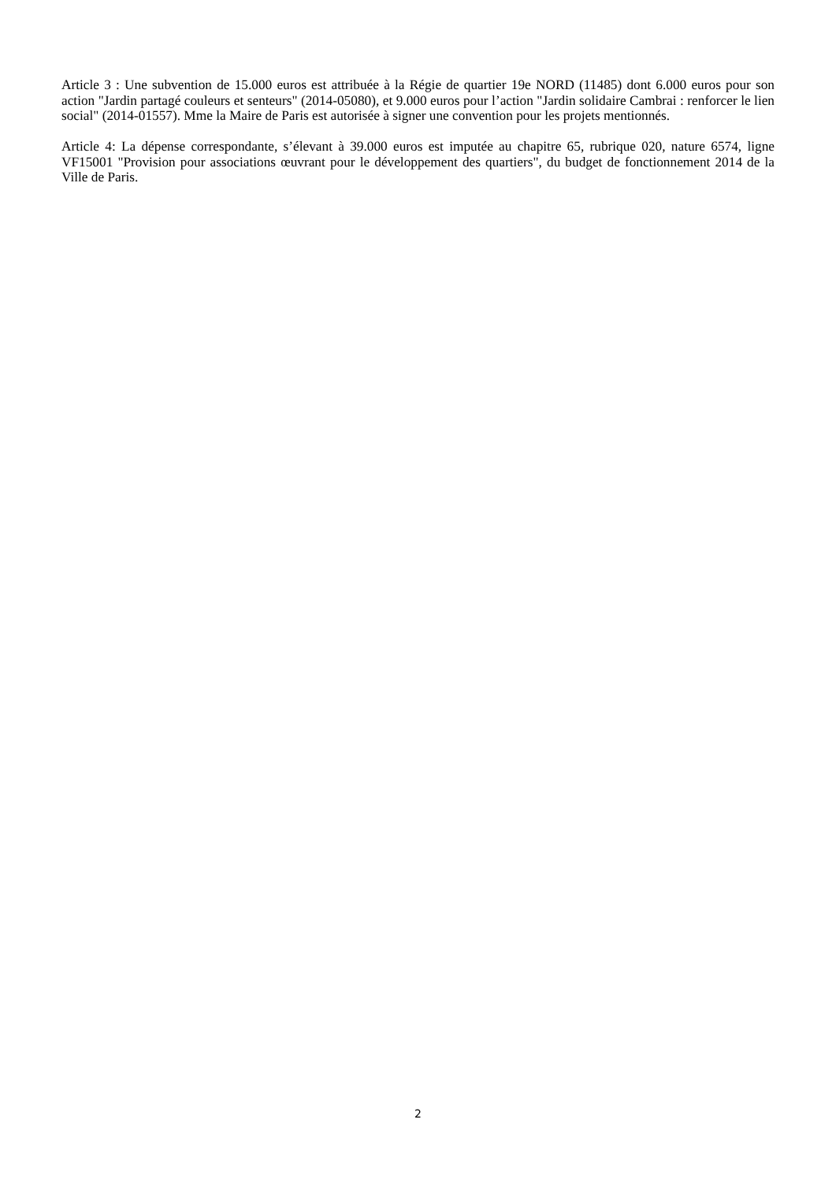Article 3 : Une subvention de 15.000 euros est attribuée à la Régie de quartier 19e NORD (11485) dont 6.000 euros pour son action "Jardin partagé couleurs et senteurs" (2014-05080), et 9.000 euros pour l’action "Jardin solidaire Cambrai : renforcer le lien social" (2014-01557). Mme la Maire de Paris est autorisée à signer une convention pour les projets mentionnés.
Article 4: La dépense correspondante, s’élevant à 39.000 euros est imputée au chapitre 65, rubrique 020, nature 6574, ligne VF15001 "Provision pour associations œuvrant pour le développement des quartiers", du budget de fonctionnement 2014 de la Ville de Paris.
2